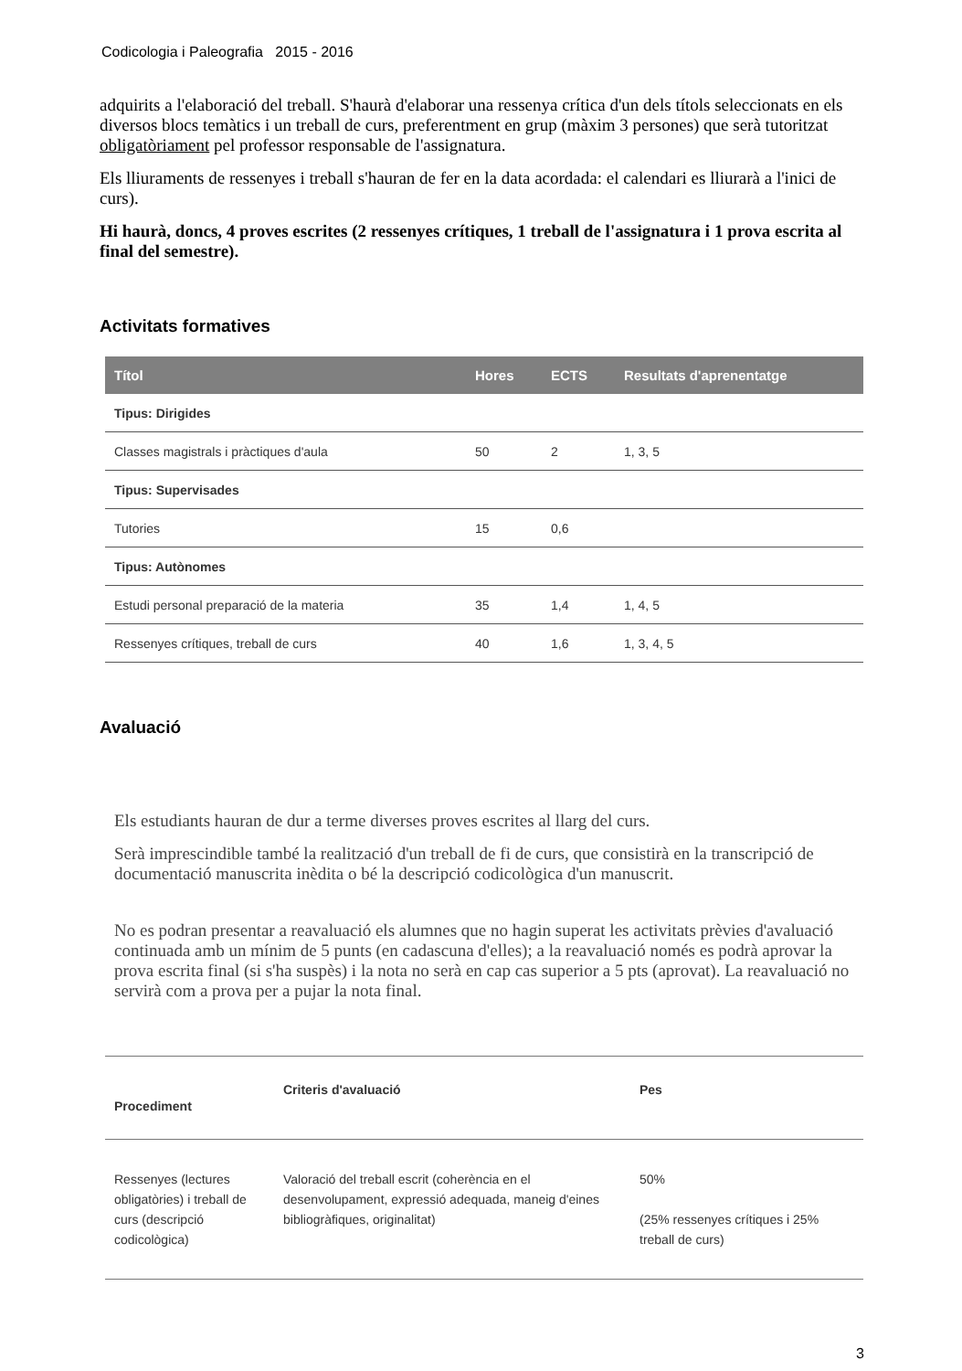Codicologia i Paleografia 2015 - 2016
adquirits a l'elaboració del treball. S'haurà d'elaborar una ressenya crítica d'un dels títols seleccionats en els diversos blocs temàtics i un treball de curs, preferentment en grup (màxim 3 persones) que serà tutoritzat obligatòriament pel professor responsable de l'assignatura.
Els lliuraments de ressenyes i treball s'hauran de fer en la data acordada: el calendari es lliurarà a l'inici de curs).
Hi haurà, doncs, 4 proves escrites (2 ressenyes crítiques, 1 treball de l'assignatura i 1 prova escrita al final del semestre).
Activitats formatives
| Títol | Hores | ECTS | Resultats d'aprenentatge |
| --- | --- | --- | --- |
| Tipus: Dirigides | | | |
| Classes magistrals i pràctiques d'aula | 50 | 2 | 1, 3, 5 |
| Tipus: Supervisades | | | |
| Tutories | 15 | 0,6 | |
| Tipus: Autònomes | | | |
| Estudi personal preparació de la materia | 35 | 1,4 | 1, 4, 5 |
| Ressenyes crítiques, treball de curs | 40 | 1,6 | 1, 3, 4, 5 |
Avaluació
Els estudiants hauran de dur a terme diverses proves escrites al llarg del curs.
Serà imprescindible també la realització d'un treball de fi de curs, que consistirà en la transcripció de documentació manuscrita inèdita o bé la descripció codicològica d'un manuscrit.
No es podran presentar a reavaluació els alumnes que no hagin superat les activitats prèvies d'avaluació continuada amb un mínim de 5 punts (en cadascuna d'elles); a la reavaluació només es podrà aprovar la prova escrita final (si s'ha suspès) i la nota no serà en cap cas superior a 5 pts (aprovat). La reavaluació no servirà com a prova per a pujar la nota final.
| Procediment | Criteris d'avaluació | Pes |
| --- | --- | --- |
| Ressenyes (lectures obligatòries) i treball de curs (descripció codicològica) | Valoració del treball escrit (coherència en el desenvolupament, expressió adequada, maneig d'eines bibliogràfiques, originalitat) | 50% (25% ressenyes crítiques i 25% treball de curs) |
3